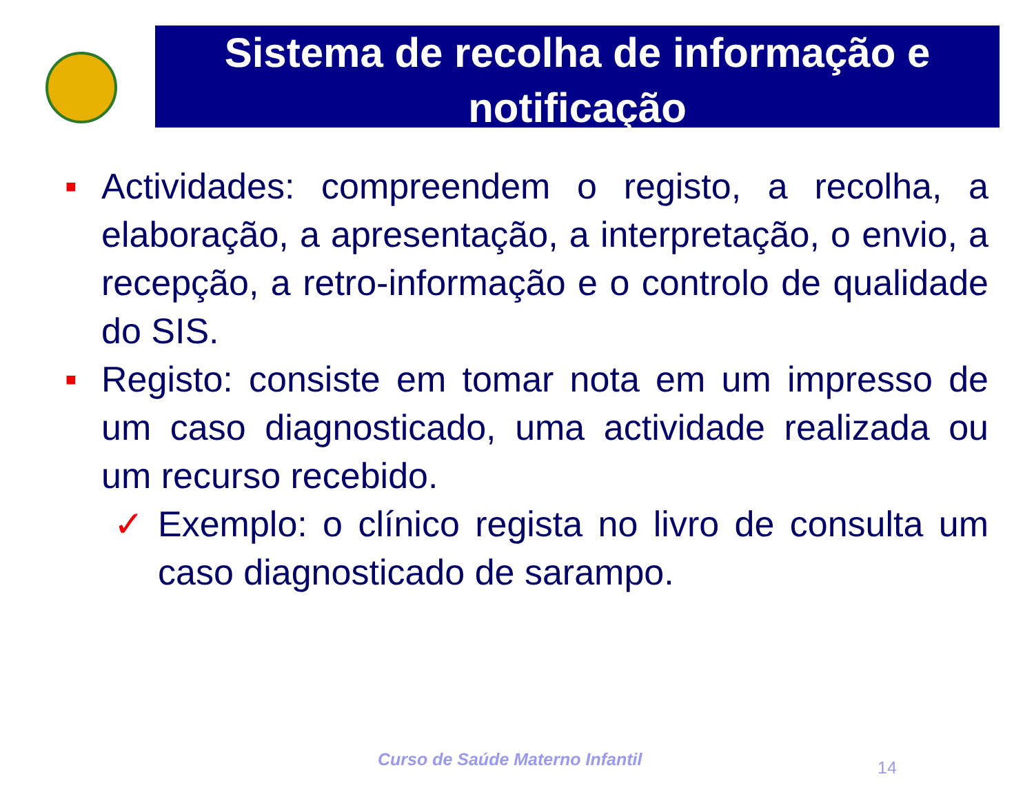Sistema de recolha de informação e notificação
■
Actividades: compreendem o registo, a recolha, a elaboração, a apresentação, a interpretação, o envio, a recepção, a retro-informação e o controlo de qualidade do SIS.
■
Registo: consiste em tomar nota em um impresso de um caso diagnosticado, uma actividade realizada ou um recurso recebido.
✓ Exemplo: o clínico regista no livro de consulta um caso diagnosticado de sarampo.
Curso de Saúde Materno Infantil
14